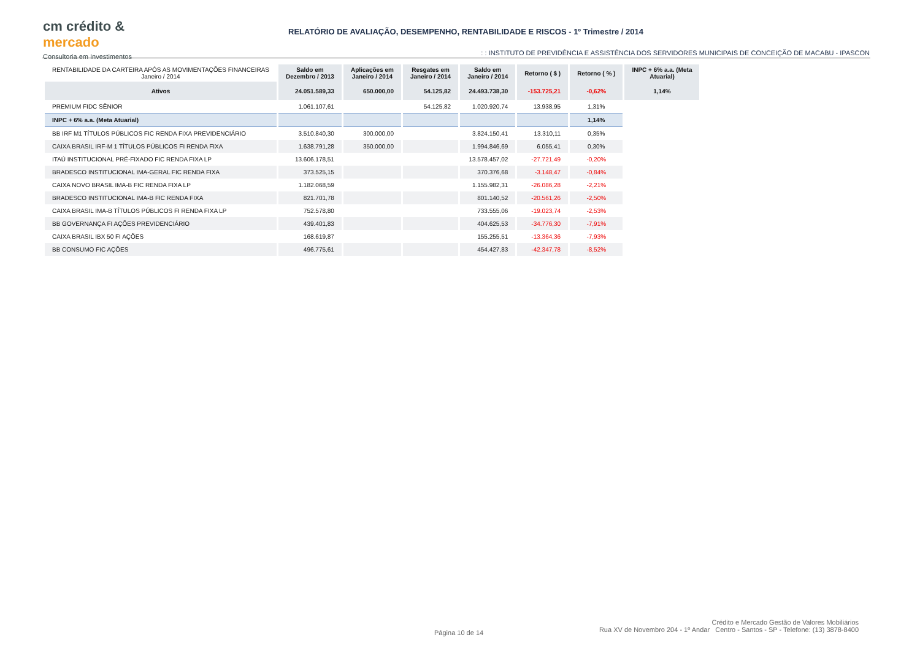cm crédito &
mercado
Consultoria em Investimentos
RELATÓRIO DE AVALIAÇÃO, DESEMPENHO, RENTABILIDADE E RISCOS - 1º Trimestre / 2014
: : INSTITUTO DE PREVIDÊNCIA E ASSISTÊNCIA DOS SERVIDORES MUNICIPAIS DE CONCEIÇÃO DE MACABU - IPASCON
| RENTABILIDADE DA CARTEIRA APÓS AS MOVIMENTAÇÕES FINANCEIRAS Janeiro / 2014 | Saldo em Dezembro / 2013 | Aplicações em Janeiro / 2014 | Resgates em Janeiro / 2014 | Saldo em Janeiro / 2014 | Retorno ( $ ) | Retorno ( % ) | INPC + 6% a.a. (Meta Atuarial) |
| Ativos | 24.051.589,33 | 650.000,00 | 54.125,82 | 24.493.738,30 | -153.725,21 | -0,62% | 1,14% |
| PREMIUM FIDC SÊNIOR | 1.061.107,61 | | 54.125,82 | 1.020.920,74 | 13.938,95 | 1,31% | |
| INPC + 6% a.a. (Meta Atuarial) | | | | | | 1,14% | |
| BB IRF M1 TÍTULOS PÚBLICOS FIC RENDA FIXA PREVIDENCIÁRIO | 3.510.840,30 | 300.000,00 | | 3.824.150,41 | 13.310,11 | 0,35% | |
| CAIXA BRASIL IRF-M 1 TÍTULOS PÚBLICOS FI RENDA FIXA | 1.638.791,28 | 350.000,00 | | 1.994.846,69 | 6.055,41 | 0,30% | |
| ITAÚ INSTITUCIONAL PRÉ-FIXADO FIC RENDA FIXA LP | 13.606.178,51 | | | 13.578.457,02 | -27.721,49 | -0,20% | |
| BRADESCO INSTITUCIONAL IMA-GERAL FIC RENDA FIXA | 373.525,15 | | | 370.376,68 | -3.148,47 | -0,84% | |
| CAIXA NOVO BRASIL IMA-B FIC RENDA FIXA LP | 1.182.068,59 | | | 1.155.982,31 | -26.086,28 | -2,21% | |
| BRADESCO INSTITUCIONAL IMA-B FIC RENDA FIXA | 821.701,78 | | | 801.140,52 | -20.561,26 | -2,50% | |
| CAIXA BRASIL IMA-B TÍTULOS PÚBLICOS FI RENDA FIXA LP | 752.578,80 | | | 733.555,06 | -19.023,74 | -2,53% | |
| BB GOVERNANÇA FI AÇÕES PREVIDENCIÁRIO | 439.401,83 | | | 404.625,53 | -34.776,30 | -7,91% | |
| CAIXA BRASIL IBX 50 FI AÇÕES | 168.619,87 | | | 155.255,51 | -13.364,36 | -7,93% | |
| BB CONSUMO FIC AÇÕES | 496.775,61 | | | 454.427,83 | -42.347,78 | -8,52% | |
Página 10 de 14
Crédito e Mercado Gestão de Valores Mobiliários
Rua XV de Novembro 204 - 1º Andar Centro - Santos - SP - Telefone: (13) 3878-8400